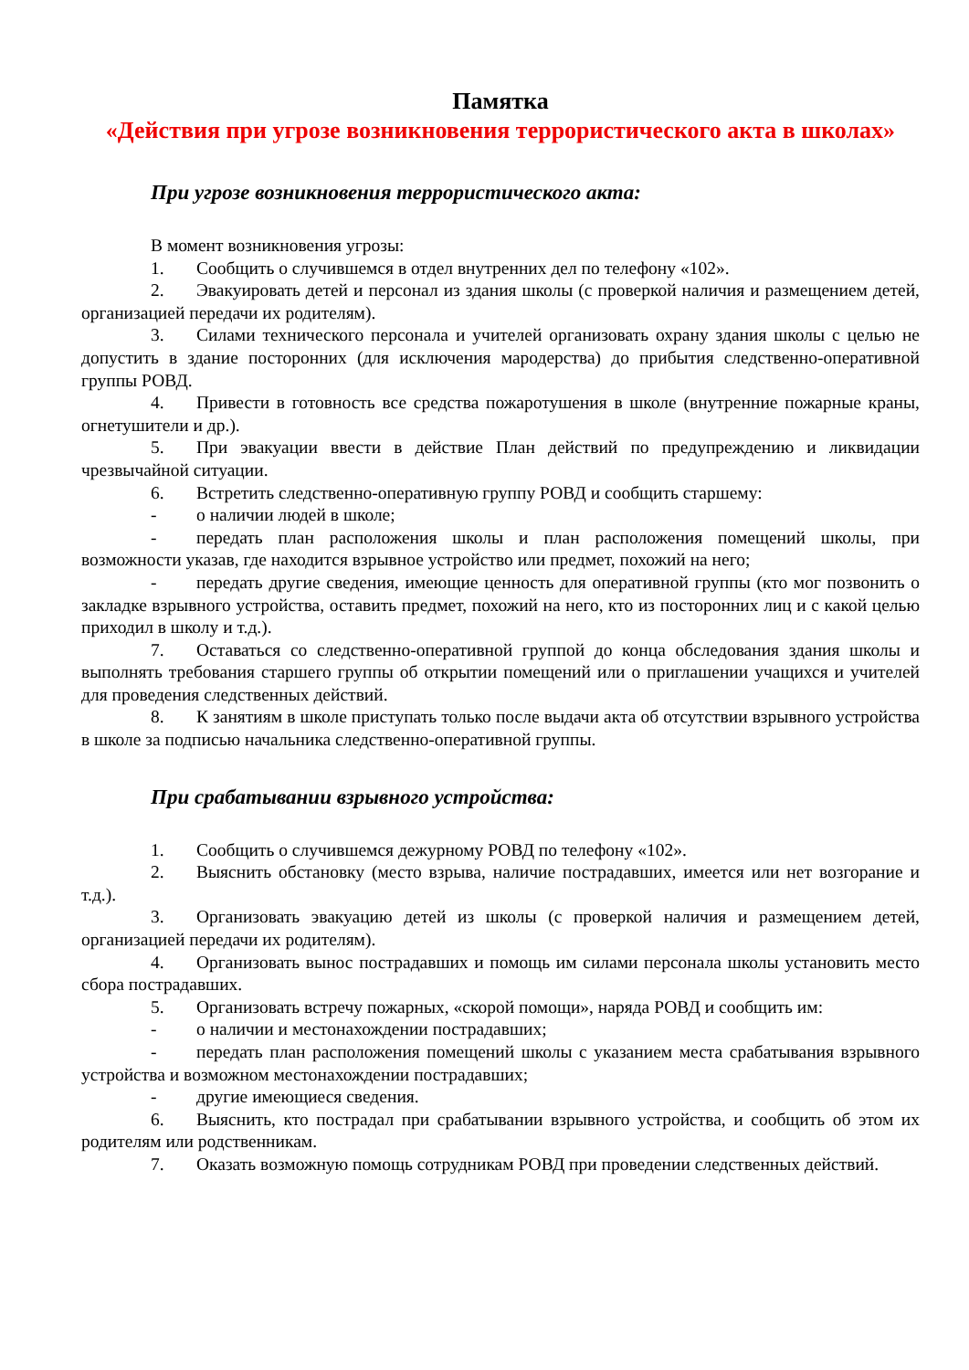Памятка
«Действия при угрозе возникновения террористического акта в школах»
При угрозе возникновения террористического акта:
В момент возникновения угрозы:
1. Сообщить о случившемся в отдел внутренних дел по телефону «102».
2. Эвакуировать детей и персонал из здания школы (с проверкой наличия и размещением детей, организацией передачи их родителям).
3. Силами технического персонала и учителей организовать охрану здания школы с целью не допустить в здание посторонних (для исключения мародерства) до прибытия следственно-оперативной группы РОВД.
4. Привести в готовность все средства пожаротушения в школе (внутренние пожарные краны, огнетушители и др.).
5. При эвакуации ввести в действие План действий по предупреждению и ликвидации чрезвычайной ситуации.
6. Встретить следственно-оперативную группу РОВД и сообщить старшему:
- о наличии людей в школе;
- передать план расположения школы и план расположения помещений школы, при возможности указав, где находится взрывное устройство или предмет, похожий на него;
- передать другие сведения, имеющие ценность для оперативной группы (кто мог позвонить о закладке взрывного устройства, оставить предмет, похожий на него, кто из посторонних лиц и с какой целью приходил в школу и т.д.).
7. Оставаться со следственно-оперативной группой до конца обследования здания школы и выполнять требования старшего группы об открытии помещений или о приглашении учащихся и учителей для проведения следственных действий.
8. К занятиям в школе приступать только после выдачи акта об отсутствии взрывного устройства в школе за подписью начальника следственно-оперативной группы.
При срабатывании взрывного устройства:
1. Сообщить о случившемся дежурному РОВД по телефону «102».
2. Выяснить обстановку (место взрыва, наличие пострадавших, имеется или нет возгорание и т.д.).
3. Организовать эвакуацию детей из школы (с проверкой наличия и размещением детей, организацией передачи их родителям).
4. Организовать вынос пострадавших и помощь им силами персонала школы установить место сбора пострадавших.
5. Организовать встречу пожарных, «скорой помощи», наряда РОВД и сообщить им:
- о наличии и местонахождении пострадавших;
- передать план расположения помещений школы с указанием места срабатывания взрывного устройства и возможном местонахождении пострадавших;
- другие имеющиеся сведения.
6. Выяснить, кто пострадал при срабатывании взрывного устройства, и сообщить об этом их родителям или родственникам.
7. Оказать возможную помощь сотрудникам РОВД при проведении следственных действий.